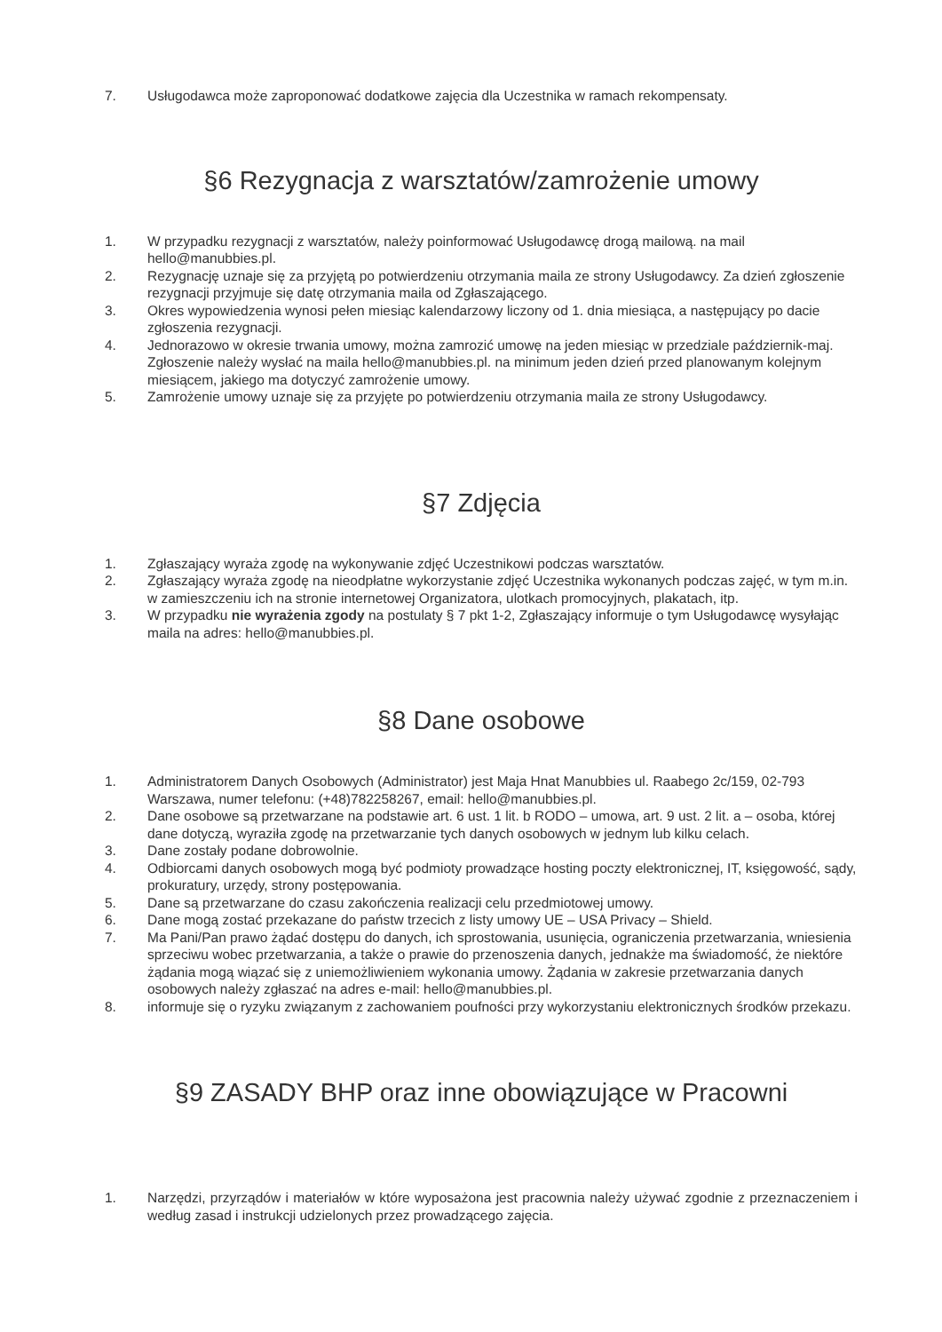7. Usługodawca może zaproponować dodatkowe zajęcia dla Uczestnika w ramach rekompensaty.
§6 Rezygnacja z warsztatów/zamrożenie umowy
1. W przypadku rezygnacji z warsztatów, należy poinformować Usługodawcę drogą mailową. na mail hello@manubbies.pl.
2. Rezygnację uznaje się za przyjętą po potwierdzeniu otrzymania maila ze strony Usługodawcy. Za dzień zgłoszenie rezygnacji przyjmuje się datę otrzymania maila od Zgłaszającego.
3. Okres wypowiedzenia wynosi pełen miesiąc kalendarzowy liczony od 1. dnia miesiąca, a następujący po dacie zgłoszenia rezygnacji.
4. Jednorazowo w okresie trwania umowy, można zamrozić umowę na jeden miesiąc w przedziale październik-maj. Zgłoszenie należy wysłać na maila hello@manubbies.pl. na minimum jeden dzień przed planowanym kolejnym miesiącem, jakiego ma dotyczyć zamrożenie umowy.
5. Zamrożenie umowy uznaje się za przyjęte po potwierdzeniu otrzymania maila ze strony Usługodawcy.
§7 Zdjęcia
1. Zgłaszający wyraża zgodę na wykonywanie zdjęć Uczestnikowi podczas warsztatów.
2. Zgłaszający wyraża zgodę na nieodpłatne wykorzystanie zdjęć Uczestnika wykonanych podczas zajęć, w tym m.in. w zamieszczeniu ich na stronie internetowej Organizatora, ulotkach promocyjnych, plakatach, itp.
3. W przypadku nie wyrażenia zgody na postulaty § 7 pkt 1-2, Zgłaszający informuje o tym Usługodawcę wysyłając maila na adres: hello@manubbies.pl.
§8 Dane osobowe
1. Administratorem Danych Osobowych (Administrator) jest Maja Hnat Manubbies ul. Raabego 2c/159, 02-793 Warszawa, numer telefonu: (+48)782258267, email: hello@manubbies.pl.
2. Dane osobowe są przetwarzane na podstawie art. 6 ust. 1 lit. b RODO – umowa, art. 9 ust. 2 lit. a – osoba, której dane dotyczą, wyraziła zgodę na przetwarzanie tych danych osobowych w jednym lub kilku celach.
3. Dane zostały podane dobrowolnie.
4. Odbiorcami danych osobowych mogą być podmioty prowadzące hosting poczty elektronicznej, IT, księgowość, sądy, prokuratury, urzędy, strony postępowania.
5. Dane są przetwarzane do czasu zakończenia realizacji celu przedmiotowej umowy.
6. Dane mogą zostać przekazane do państw trzecich z listy umowy UE – USA Privacy – Shield.
7. Ma Pani/Pan prawo żądać dostępu do danych, ich sprostowania, usunięcia, ograniczenia przetwarzania, wniesienia sprzeciwu wobec przetwarzania, a także o prawie do przenoszenia danych, jednakże ma świadomość, że niektóre żądania mogą wiązać się z uniemożliwieniem wykonania umowy. Żądania w zakresie przetwarzania danych osobowych należy zgłaszać na adres e-mail: hello@manubbies.pl.
8. informuje się o ryzyku związanym z zachowaniem poufności przy wykorzystaniu elektronicznych środków przekazu.
§9 ZASADY BHP oraz inne obowiązujące w Pracowni
1. Narzędzi, przyrządów i materiałów w które wyposażona jest pracownia należy używać zgodnie z przeznaczeniem i według zasad i instrukcji udzielonych przez prowadzącego zajęcia.